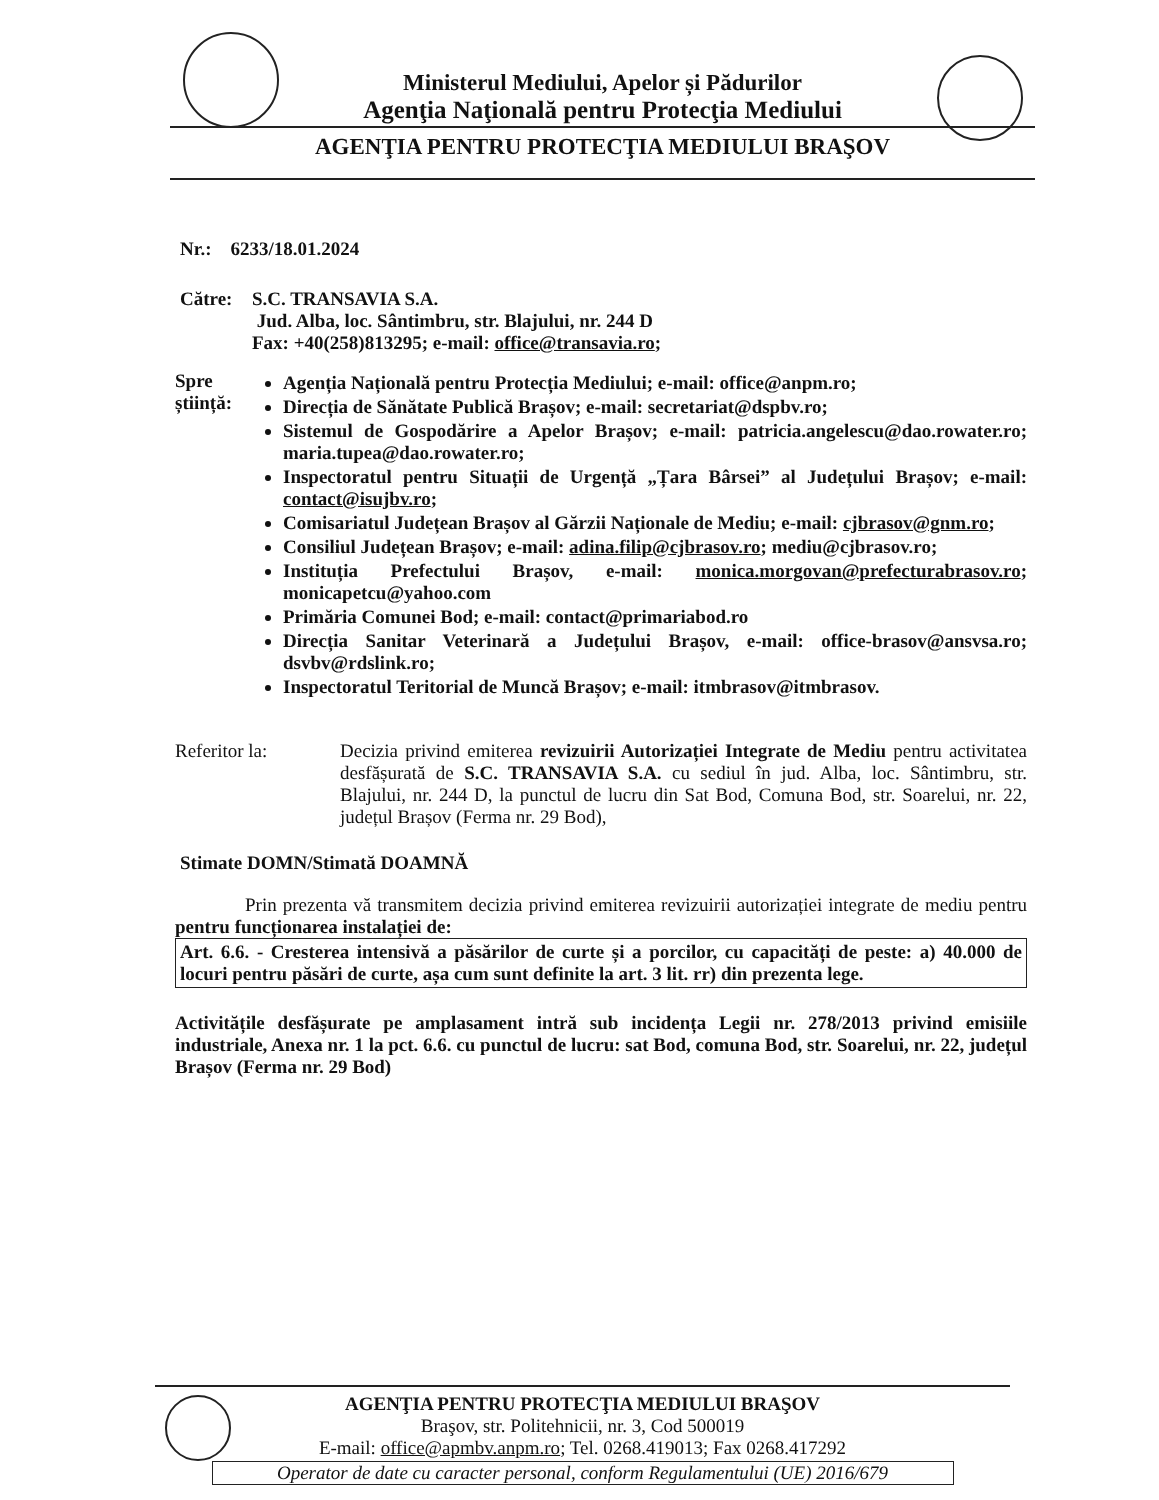Ministerul Mediului, Apelor și Pădurilor
Agenţia Naţională pentru Protecţia Mediului
AGENŢIA PENTRU PROTECŢIA MEDIULUI BRAŞOV
Nr.: 6233/18.01.2024
Către: S.C. TRANSAVIA S.A.
Jud. Alba, loc. Sântimbru, str. Blajului, nr. 244 D
Fax: +40(258)813295; e-mail: office@transavia.ro;
Spre știință:
Agenția Națională pentru Protecția Mediului; e-mail: office@anpm.ro;
Direcția de Sănătate Publică Brașov; e-mail: secretariat@dspbv.ro;
Sistemul de Gospodărire a Apelor Brașov; e-mail: patricia.angelescu@dao.rowater.ro; maria.tupea@dao.rowater.ro;
Inspectoratul pentru Situații de Urgență „Țara Bârsei” al Județului Brașov; e-mail: contact@isujbv.ro;
Comisariatul Județean Brașov al Gărzii Naționale de Mediu; e-mail: cjbrasov@gnm.ro;
Consiliul Județean Brașov; e-mail: adina.filip@cjbrasov.ro; mediu@cjbrasov.ro;
Instituția Prefectului Brașov, e-mail: monica.morgovan@prefecturabrasov.ro; monicapetcu@yahoo.com
Primăria Comunei Bod; e-mail: contact@primariabod.ro
Direcția Sanitar Veterinară a Județului Brașov, e-mail: office-brasov@ansvsa.ro; dsvbv@rdslink.ro;
Inspectoratul Teritorial de Muncă Brașov; e-mail: itmbrasov@itmbrasov.
Referitor la: Decizia privind emiterea revizuirii Autorizației Integrate de Mediu pentru activitatea desfășurată de S.C. TRANSAVIA S.A. cu sediul în jud. Alba, loc. Sântimbru, str. Blajului, nr. 244 D, la punctul de lucru din Sat Bod, Comuna Bod, str. Soarelui, nr. 22, județul Brașov (Ferma nr. 29 Bod),
Stimate DOMN/Stimată DOAMNĂ
Prin prezenta vă transmitem decizia privind emiterea revizuirii autorizației integrate de mediu pentru pentru funcționarea instalației de:
Art. 6.6. - Cresterea intensivă a păsărilor de curte și a porcilor, cu capacități de peste: a) 40.000 de locuri pentru păsări de curte, așa cum sunt definite la art. 3 lit. rr) din prezenta lege.
Activitățile desfășurate pe amplasament intră sub incidența Legii nr. 278/2013 privind emisiile industriale, Anexa nr. 1 la pct. 6.6. cu punctul de lucru: sat Bod, comuna Bod, str. Soarelui, nr. 22, județul Brașov (Ferma nr. 29 Bod)
AGENŢIA PENTRU PROTECŢIA MEDIULUI BRAŞOV
Braşov, str. Politehnicii, nr. 3, Cod 500019
E-mail: office@apmbv.anpm.ro; Tel. 0268.419013; Fax 0268.417292
Operator de date cu caracter personal, conform Regulamentului (UE) 2016/679